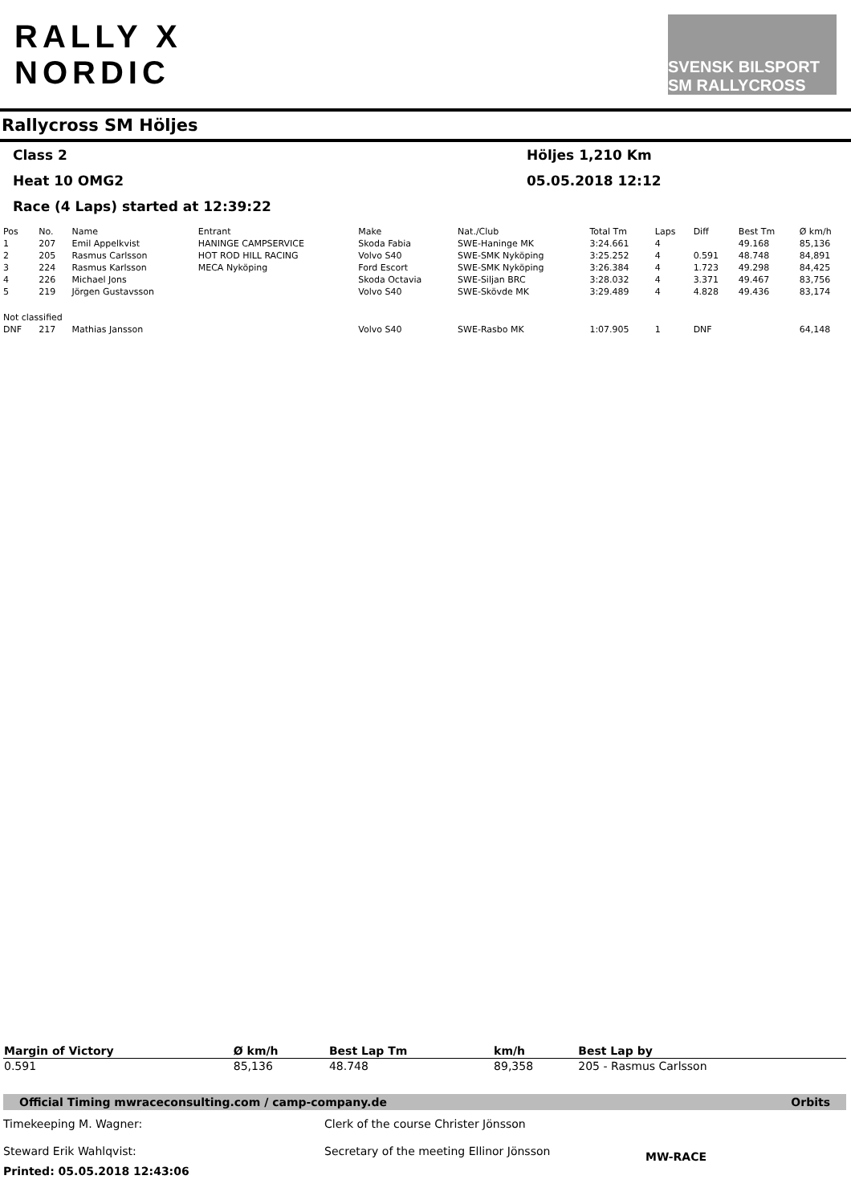RALLY X
NORDIC
SVENSK BILSPORT SM RALLYCROSS
Rallycross SM Höljes
Class 2 Höljes 1,210 Km
Heat 10 OMG2 05.05.2018 12:12
Race (4 Laps) started at 12:39:22
| Pos | No. | Name | Entrant | Make | Nat./Club | Total Tm | Laps | Diff | Best Tm | Ø km/h |
| --- | --- | --- | --- | --- | --- | --- | --- | --- | --- | --- |
| 1 | 207 | Emil Appelkvist | HANINGE CAMPSERVICE | Skoda Fabia | SWE-Haninge MK | 3:24.661 | 4 | | 49.168 | 85,136 |
| 2 | 205 | Rasmus Carlsson | HOT ROD HILL RACING | Volvo S40 | SWE-SMK Nyköping | 3:25.252 | 4 | 0.591 | 48.748 | 84,891 |
| 3 | 224 | Rasmus Karlsson | MECA Nyköping | Ford Escort | SWE-SMK Nyköping | 3:26.384 | 4 | 1.723 | 49.298 | 84,425 |
| 4 | 226 | Michael Jons | | Skoda Octavia | SWE-Siljan BRC | 3:28.032 | 4 | 3.371 | 49.467 | 83,756 |
| 5 | 219 | Jörgen Gustavsson | | Volvo S40 | SWE-Skövde MK | 3:29.489 | 4 | 4.828 | 49.436 | 83,174 |
| Not classified | | | | | | | | | | |
| DNF | 217 | Mathias Jansson | | Volvo S40 | SWE-Rasbo MK | 1:07.905 | 1 | DNF | | 64,148 |
| Margin of Victory | Ø km/h | Best Lap Tm | km/h | Best Lap by |
| --- | --- | --- | --- | --- |
| 0.591 | 85,136 | 48.748 | 89,358 | 205 - Rasmus Carlsson |
Official Timing mwraceconsulting.com / camp-company.de Orbits
Timekeeping M. Wagner:
Steward Erik Wahlqvist:
Clerk of the course Christer Jönsson
Secretary of the meeting Ellinor Jönsson
MW-RACE
Printed: 05.05.2018 12:43:06